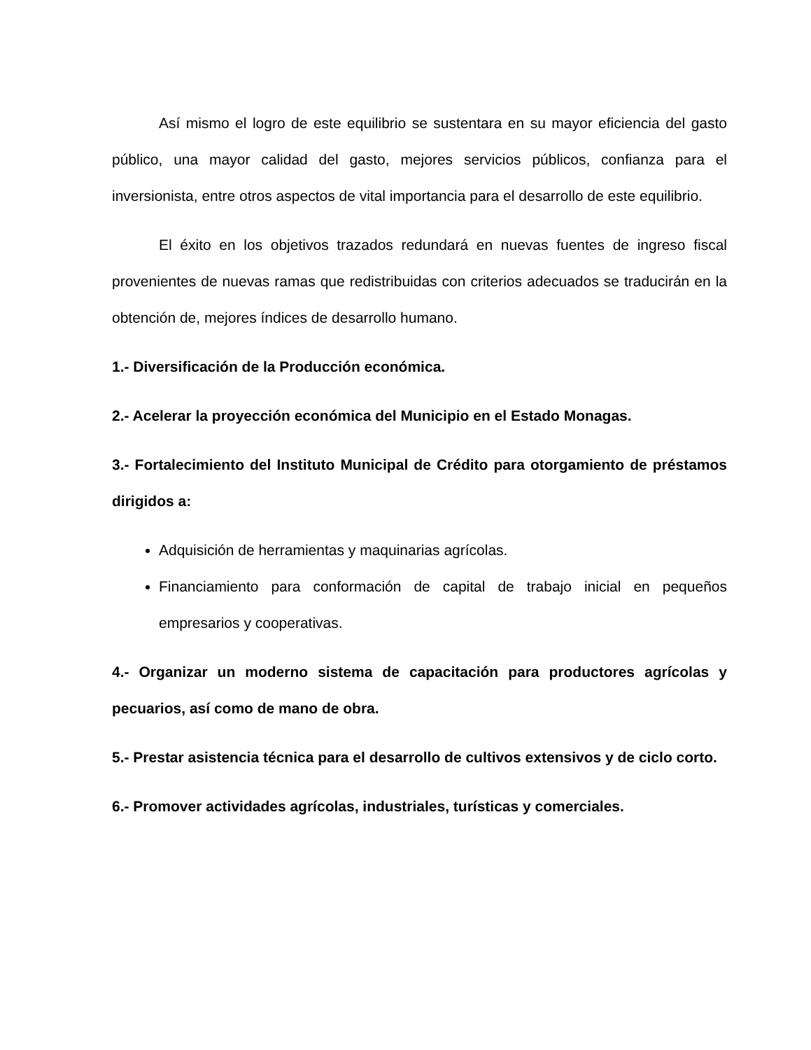Así mismo el logro de este equilibrio se sustentara en su mayor eficiencia del gasto público, una mayor calidad del gasto, mejores servicios públicos, confianza para el inversionista, entre otros aspectos de vital importancia para el desarrollo de este equilibrio.
El éxito en los objetivos trazados redundará en nuevas fuentes de ingreso fiscal provenientes de nuevas ramas que redistribuidas con criterios adecuados se traducirán en la obtención de, mejores índices de desarrollo humano.
1.- Diversificación de la Producción económica.
2.- Acelerar la proyección económica del Municipio en el Estado Monagas.
3.- Fortalecimiento del Instituto Municipal de Crédito para otorgamiento de préstamos dirigidos a:
Adquisición de herramientas y maquinarias agrícolas.
Financiamiento para conformación de capital de trabajo inicial en pequeños empresarios y cooperativas.
4.- Organizar un moderno sistema de capacitación para productores agrícolas y pecuarios, así como de mano de obra.
5.- Prestar asistencia técnica para el desarrollo de cultivos extensivos y de ciclo corto.
6.- Promover actividades agrícolas, industriales, turísticas y comerciales.